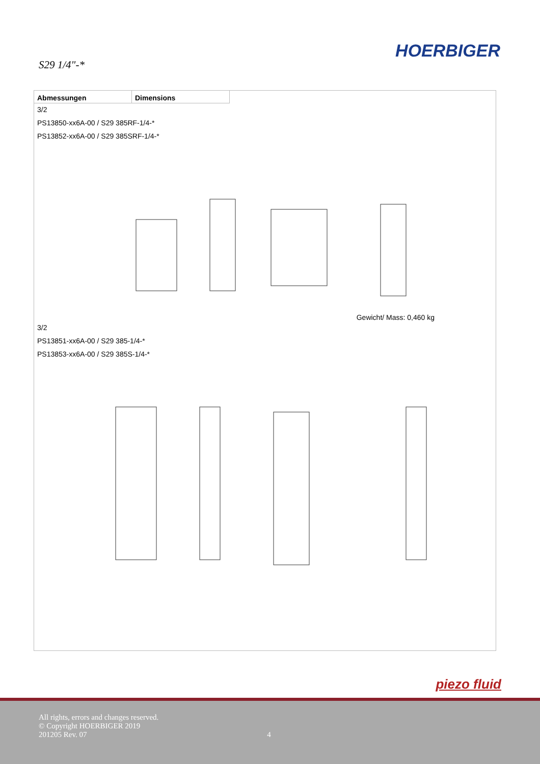S29 1/4"-*
HOERBIGER
Abmessungen Dimensions
3/2
PS13850-xx6A-00 / S29 385RF-1/4-*
PS13852-xx6A-00 / S29 385SRF-1/4-*
Gewicht/ Mass: 0,460 kg
3/2
PS13851-xx6A-00 / S29 385-1/4-*
PS13853-xx6A-00 / S29 385S-1/4-*
piezo fluid
All rights, errors and changes reserved.
© Copyright HOERBIGER 2019
201205 Rev. 07 4